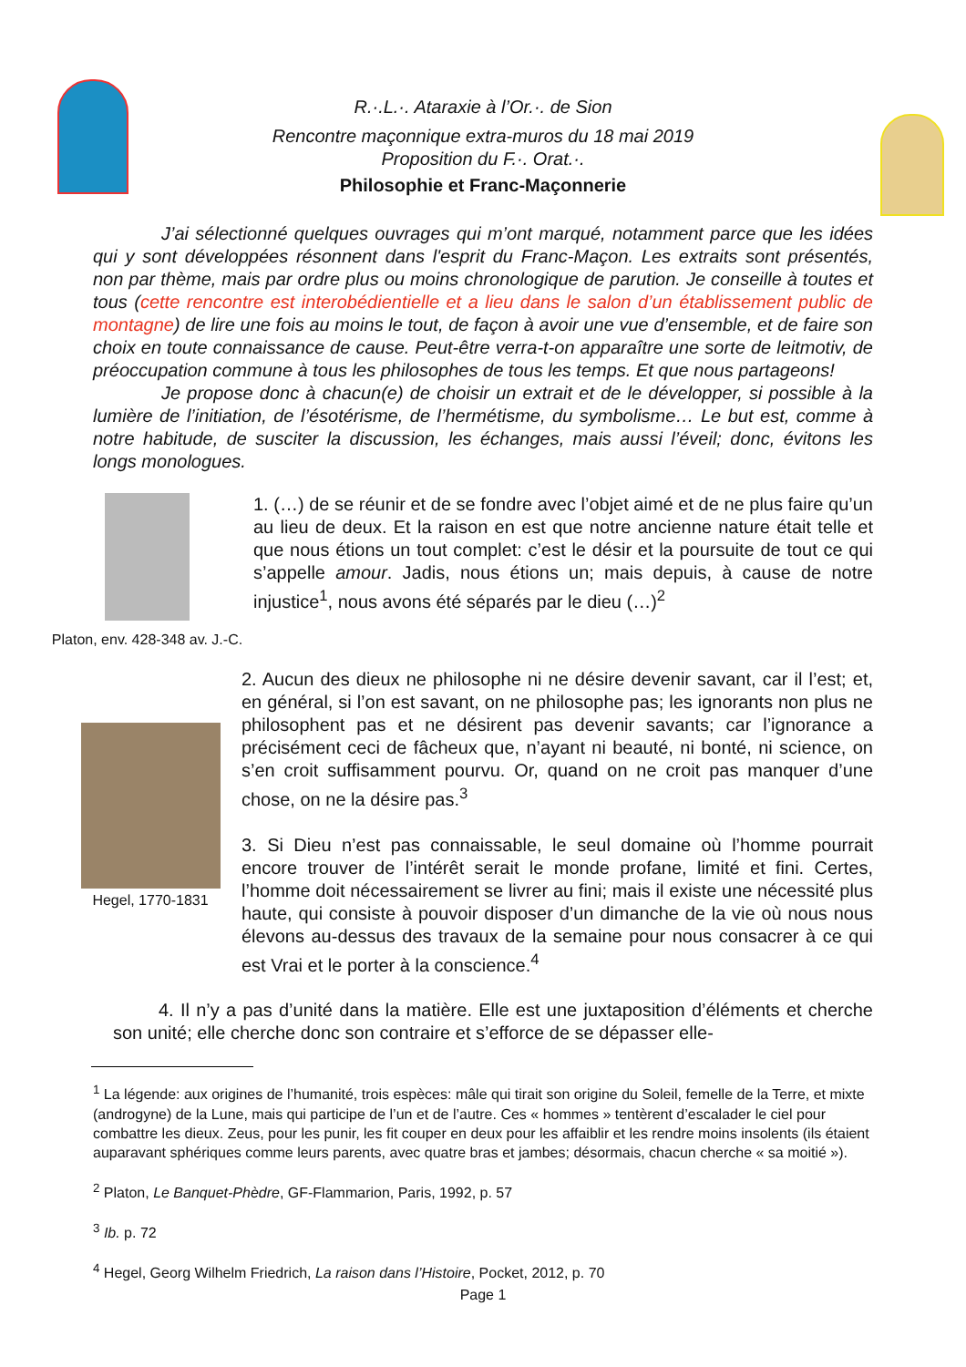R.·.L.·. Ataraxie à l’Or.·. de Sion
Rencontre maçonnique extra-muros du 18 mai 2019
Proposition du F.·. Orat.·.
Philosophie et Franc-Maçonnerie
J’ai sélectionné quelques ouvrages qui m’ont marqué, notamment parce que les idées qui y sont développées résonnent dans l'esprit du Franc-Maçon. Les extraits sont présentés, non par thème, mais par ordre plus ou moins chronologique de parution. Je conseille à toutes et tous (cette rencontre est interobédientielle et a lieu dans le salon d’un établissement public de montagne) de lire une fois au moins le tout, de façon à avoir une vue d’ensemble, et de faire son choix en toute connaissance de cause. Peut-être verra-t-on apparaître une sorte de leitmotiv, de préoccupation commune à tous les philosophes de tous les temps. Et que nous partageons!
Je propose donc à chacun(e) de choisir un extrait et de le développer, si possible à la lumière de l’initiation, de l’ésotérisme, de l’hermétisme, du symbolisme… Le but est, comme à notre habitude, de susciter la discussion, les échanges, mais aussi l’éveil; donc, évitons les longs monologues.
Platon, env. 428-348 av. J.-C.
1. (…) de se réunir et de se fondre avec l’objet aimé et de ne plus faire qu’un au lieu de deux. Et la raison en est que notre ancienne nature était telle et que nous étions un tout complet: c’est le désir et la poursuite de tout ce qui s’appelle amour. Jadis, nous étions un; mais depuis, à cause de notre injustice<sup>1</sup>, nous avons été séparés par le dieu (…)<sup>2</sup>
Hegel, 1770-1831
2. Aucun des dieux ne philosophe ni ne désire devenir savant, car il l’est; et, en général, si l’on est savant, on ne philosophe pas; les ignorants non plus ne philosophent pas et ne désirent pas devenir savants; car l’ignorance a précisément ceci de fâcheux que, n’ayant ni beauté, ni bonté, ni science, on s’en croit suffisamment pourvu. Or, quand on ne croit pas manquer d’une chose, on ne la désire pas.<sup>3</sup>
3. Si Dieu n’est pas connaissable, le seul domaine où l’homme pourrait encore trouver de l’intérêt serait le monde profane, limité et fini. Certes, l’homme doit nécessairement se livrer au fini; mais il existe une nécessité plus haute, qui consiste à pouvoir disposer d’un dimanche de la vie où nous nous élevons au-dessus des travaux de la semaine pour nous consacrer à ce qui est Vrai et le porter à la conscience.<sup>4</sup>
4. Il n’y a pas d’unité dans la matière. Elle est une juxtaposition d’éléments et cherche son unité; elle cherche donc son contraire et s’efforce de se dépasser elle-
<sup>1</sup> La légende: aux origines de l’humanité, trois espèces: mâle qui tirait son origine du Soleil, femelle de la Terre, et mixte (androgyne) de la Lune, mais qui participe de l’un et de l’autre. Ces « hommes » tentèrent d’escalader le ciel pour combattre les dieux. Zeus, pour les punir, les fit couper en deux pour les affaiblir et les rendre moins insolents (ils étaient auparavant sphériques comme leurs parents, avec quatre bras et jambes; désormais, chacun cherche « sa moitié »).
<sup>2</sup> Platon, Le Banquet-Phèdre, GF-Flammarion, Paris, 1992, p. 57
<sup>3</sup> Ib. p. 72
<sup>4</sup> Hegel, Georg Wilhelm Friedrich, La raison dans l’Histoire, Pocket, 2012, p. 70
Page 1